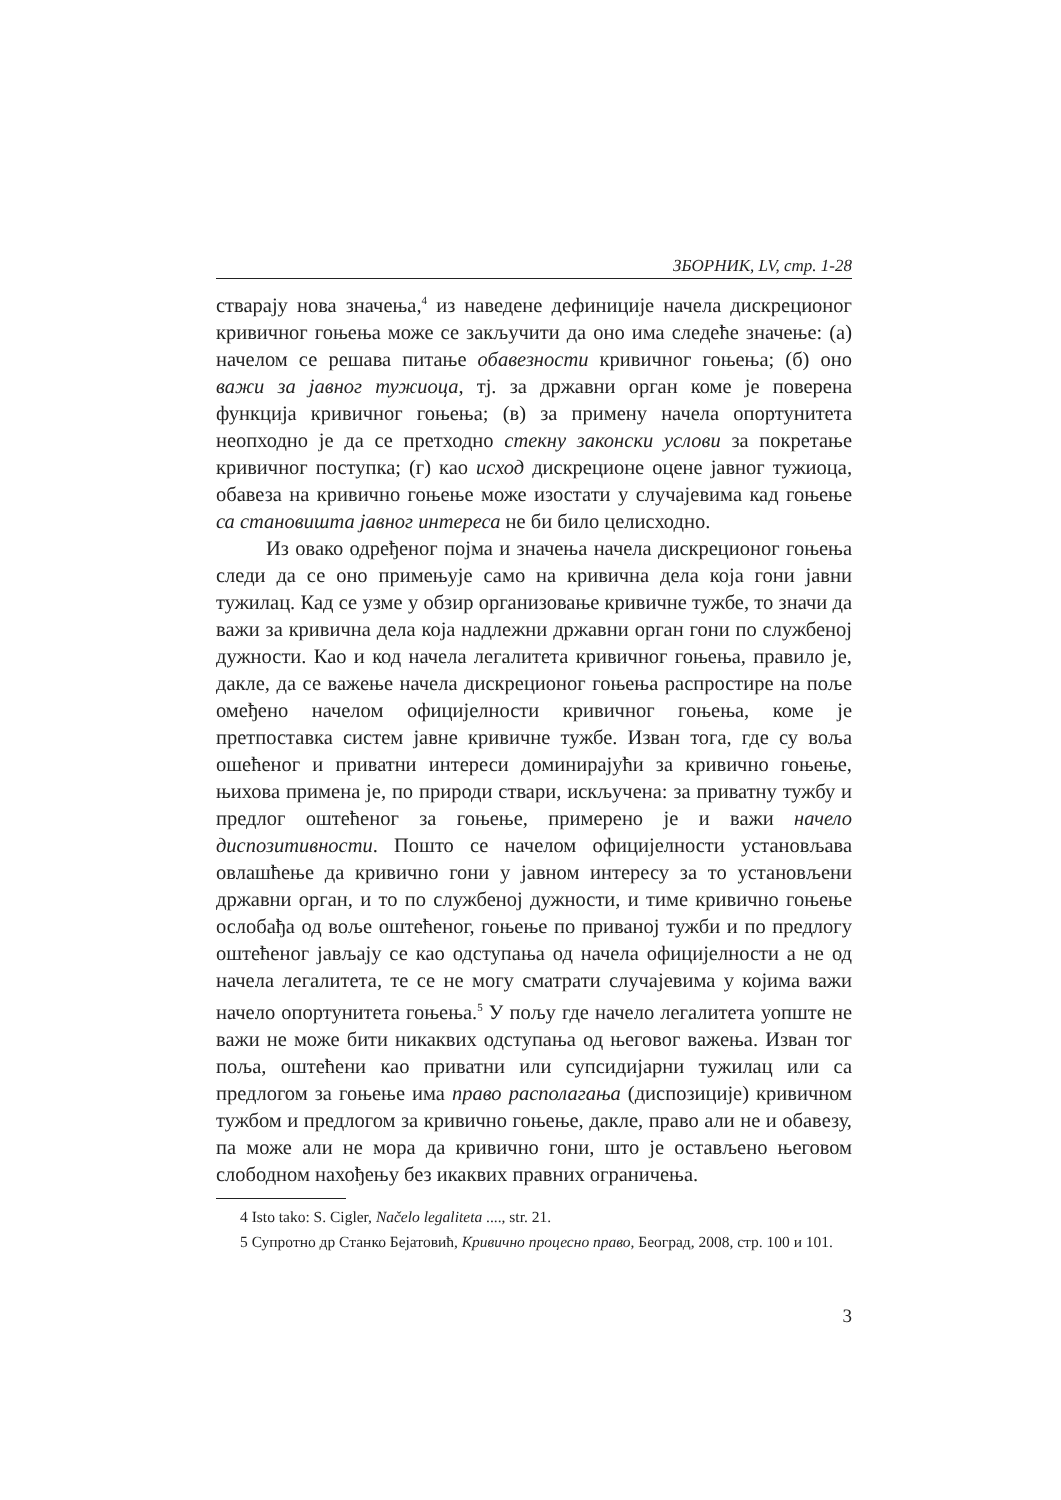ЗБОРНИК, LV, стр. 1-28
стварају нова значења,<sup>4</sup> из наведене дефиниције начела дискреционог кривичног гоњења може се закључити да оно има следеће значење: (а) начелом се решава питање обавезности кривичног гоњења; (б) оно важи за јавног тужиоца, тј. за државни орган коме је поверена функција кривичног гоњења; (в) за примену начела опортунитета неопходно је да се претходно стекну законски услови за покретање кривичног поступка; (г) као исход дискреционе оцене јавног тужиоца, обавеза на кривично гоњење може изостати у случајевима кад гоњење са становишта јавног интереса не би било целисходно.
Из овако одређеног појма и значења начела дискреционог гоњења следи да се оно примењује само на кривична дела која гони јавни тужилац. Кад се узме у обзир организовање кривичне тужбе, то значи да важи за кривична дела која надлежни државни орган гони по службеној дужности. Као и код начела легалитета кривичног гоњења, правило је, дакле, да се важење начела дискреционог гоњења распростире на поље омеђено начелом официјелности кривичног гоњења, коме је претпоставка систем јавне кривичне тужбе. Изван тога, где су воља ошећеног и приватни интереси доминирајући за кривично гоњење, њихова примена је, по природи ствари, искључена: за приватну тужбу и предлог оштећеног за гоњење, примерено је и важи начело диспозитивности. Пошто се начелом официјелности установљава овлашћење да кривично гони у јавном интересу за то установљени државни орган, и то по службеној дужности, и тиме кривично гоњење ослобађа од воље оштећеног, гоњење по приваној тужби и по предлогу оштећеног јављају се као одступања од начела официјелности а не од начела легалитета, те се не могу сматрати случајевима у којима важи начело опортунитета гоњења.<sup>5</sup> У пољу где начело легалитета уопште не важи не може бити никаквих одступања од његовог важења. Изван тог поља, оштећени као приватни или супсидијарни тужилац или са предлогом за гоњење има право располагања (диспозиције) кривичном тужбом и предлогом за кривично гоњење, дакле, право али не и обавезу, па може али не мора да кривично гони, што је остављено његовом слободном нахођењу без икаквих правних ограничења.
4 Isto tako: S. Cigler, Načelo legaliteta ...., str. 21.
5 Супротно др Станко Бејатовић, Кривично процесно право, Београд, 2008, стр. 100 и 101.
3